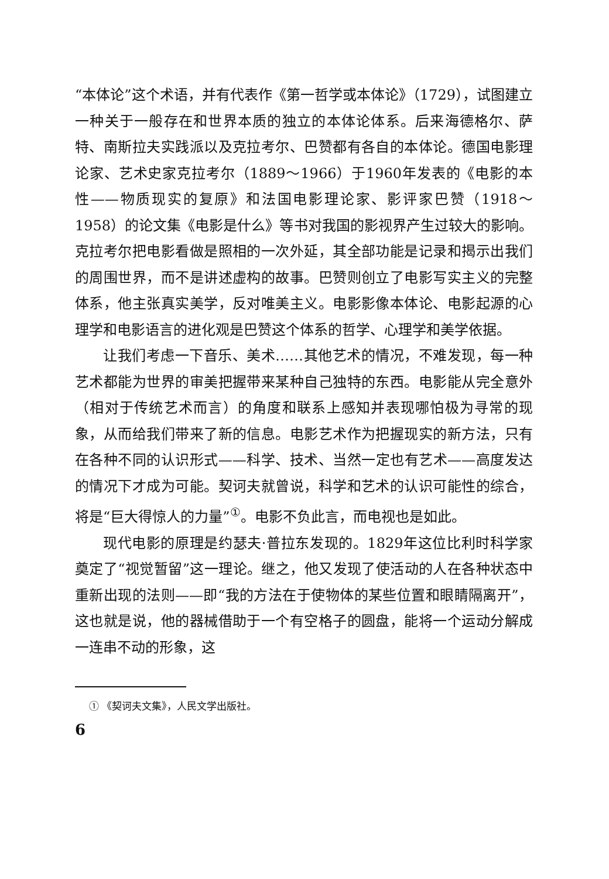“本体论”这个术语，并有代表作《第一哲学或本体论》（1729），试图建立一种关于一般存在和世界本质的独立的本体论体系。后来海德格尔、萨特、南斯拉夫实践派以及克拉考尔、巴赞都有各自的本体论。德国电影理论家、艺术史家克拉考尔（1889～1966）于1960年发表的《电影的本性——物质现实的复原》和法国电影理论家、影评家巴赞（1918～1958）的论文集《电影是什么》等书对我国的影视界产生过较大的影响。克拉考尔把电影看做是照相的一次外延，其全部功能是记录和揭示出我们的周围世界，而不是讲述虚构的故事。巴赞则创立了电影写实主义的完整体系，他主张真实美学，反对唯美主义。电影影像本体论、电影起源的心理学和电影语言的进化观是巴赞这个体系的哲学、心理学和美学依据。
让我们考虑一下音乐、美术……其他艺术的情况，不难发现，每一种艺术都能为世界的审美把握带来某种自己独特的东西。电影能从完全意外（相对于传统艺术而言）的角度和联系上感知并表现哪怕极为寻常的现象，从而给我们带来了新的信息。电影艺术作为把握现实的新方法，只有在各种不同的认识形式——科学、技术、当然一定也有艺术——高度发达的情况下才成为可能。契诃夫就曾说，科学和艺术的认识可能性的综合，将是“巨大得惊人的力量”<sup>①</sup>。电影不负此言，而电视也是如此。
现代电影的原理是约瑟夫·普拉东发现的。1829年这位比利时科学家奠定了“视觉暂留”这一理论。继之，他又发现了使活动的人在各种状态中重新出现的法则——即“我的方法在于使物体的某些位置和眼睛隔离开”，这也就是说，他的器械借助于一个有空格子的圆盘，能将一个运动分解成一连串不动的形象，这
① 《契诃夫文集》，人民文学出版社。
6